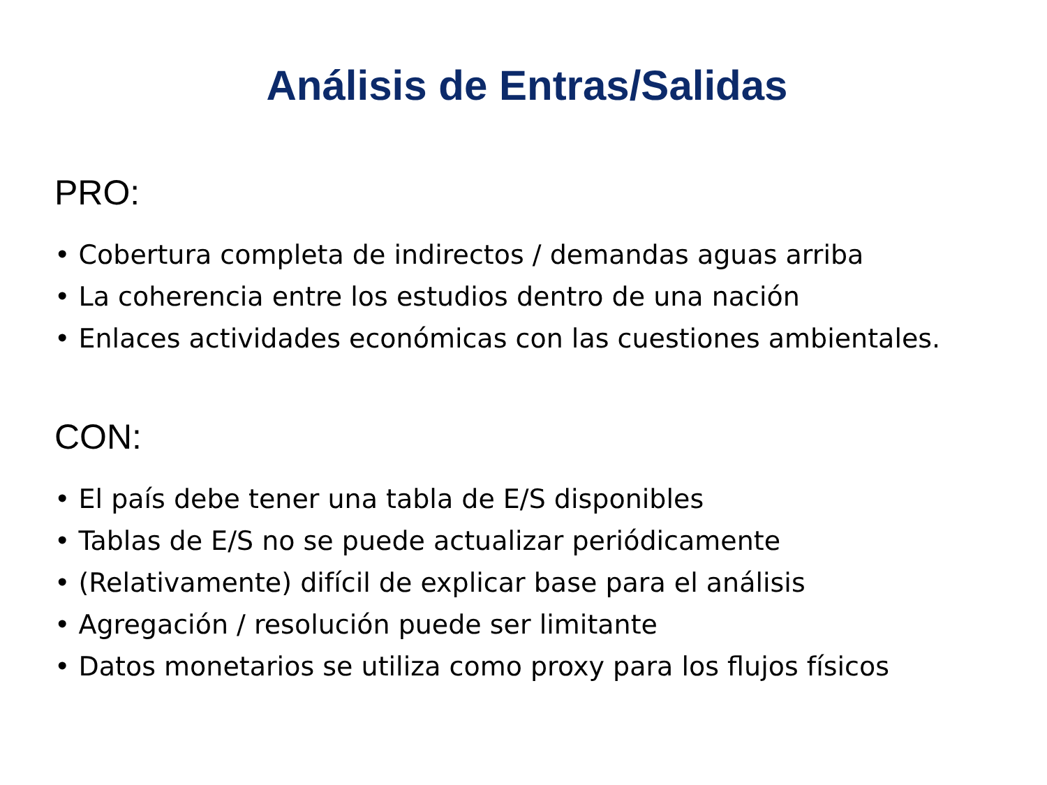Análisis de Entras/Salidas
PRO:
• Cobertura completa de indirectos / demandas aguas arriba
• La coherencia entre los estudios dentro de una nación
• Enlaces actividades económicas con las cuestiones ambientales.
CON:
• El país debe tener una tabla de E/S disponibles
• Tablas de E/S no se puede actualizar periódicamente
• (Relativamente) difícil de explicar base para el análisis
• Agregación / resolución puede ser limitante
• Datos monetarios se utiliza como proxy para los flujos físicos